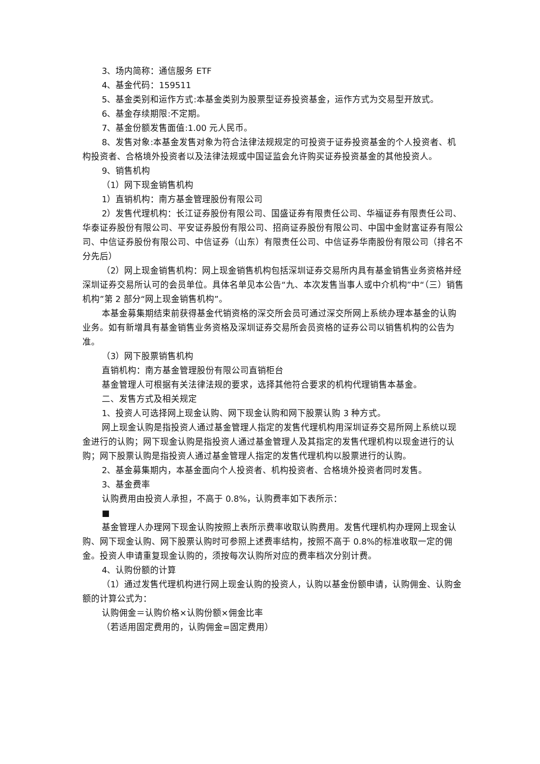3、场内简称：通信服务 ETF
4、基金代码：159511
5、基金类别和运作方式:本基金类别为股票型证券投资基金，运作方式为交易型开放式。
6、基金存续期限:不定期。
7、基金份额发售面值:1.00 元人民币。
8、发售对象:本基金发售对象为符合法律法规规定的可投资于证券投资基金的个人投资者、机构投资者、合格境外投资者以及法律法规或中国证监会允许购买证券投资基金的其他投资人。
9、销售机构
（1）网下现金销售机构
1）直销机构：南方基金管理股份有限公司
2）发售代理机构：长江证券股份有限公司、国盛证券有限责任公司、华福证券有限责任公司、华泰证券股份有限公司、平安证券股份有限公司、招商证券股份有限公司、中国中金财富证券有限公司、中信证券股份有限公司、中信证券（山东）有限责任公司、中信证券华南股份有限公司（排名不分先后）
（2）网上现金销售机构：网上现金销售机构包括深圳证券交易所内具有基金销售业务资格并经深圳证券交易所认可的会员单位。具体名单见本公告“九、本次发售当事人或中介机构”中“（三）销售机构”第 2 部分“网上现金销售机构”。
本基金募集期结束前获得基金代销资格的深交所会员可通过深交所网上系统办理本基金的认购业务。如有新增具有基金销售业务资格及深圳证券交易所会员资格的证券公司以销售机构的公告为准。
（3）网下股票销售机构
直销机构：南方基金管理股份有限公司直销柜台
基金管理人可根据有关法律法规的要求，选择其他符合要求的机构代理销售本基金。
二、发售方式及相关规定
1、投资人可选择网上现金认购、网下现金认购和网下股票认购 3 种方式。
网上现金认购是指投资人通过基金管理人指定的发售代理机构用深圳证券交易所网上系统以现金进行的认购；网下现金认购是指投资人通过基金管理人及其指定的发售代理机构以现金进行的认购；网下股票认购是指投资人通过基金管理人指定的发售代理机构以股票进行的认购。
2、基金募集期内，本基金面向个人投资者、机构投资者、合格境外投资者同时发售。
3、基金费率
认购费用由投资人承担，不高于 0.8%，认购费率如下表所示：
■
基金管理人办理网下现金认购按照上表所示费率收取认购费用。发售代理机构办理网上现金认购、网下现金认购、网下股票认购时可参照上述费率结构，按照不高于 0.8%的标准收取一定的佣金。投资人申请重复现金认购的，须按每次认购所对应的费率档次分别计费。
4、认购份额的计算
（1）通过发售代理机构进行网上现金认购的投资人，认购以基金份额申请，认购佣金、认购金额的计算公式为：
认购佣金＝认购价格×认购份额×佣金比率
（若适用固定费用的，认购佣金=固定费用）